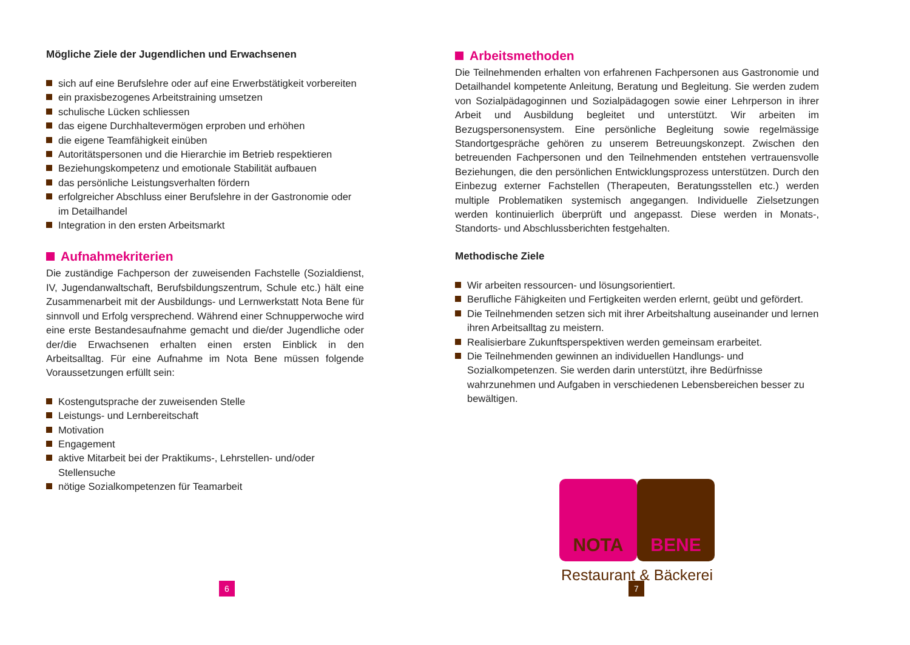Mögliche Ziele der Jugendlichen und Erwachsenen
sich auf eine Berufslehre oder auf eine Erwerbstätigkeit vorbereiten
ein praxisbezogenes Arbeitstraining umsetzen
schulische Lücken schliessen
das eigene Durchhaltevermögen erproben und erhöhen
die eigene Teamfähigkeit einüben
Autoritätspersonen und die Hierarchie im Betrieb respektieren
Beziehungskompetenz und emotionale Stabilität aufbauen
das persönliche Leistungsverhalten fördern
erfolgreicher Abschluss einer Berufslehre in der Gastronomie oder im Detailhandel
Integration in den ersten Arbeitsmarkt
Aufnahmekriterien
Die zuständige Fachperson der zuweisenden Fachstelle (Sozialdienst, IV, Jugendanwaltschaft, Berufsbildungszentrum, Schule etc.) hält eine Zusammenarbeit mit der Ausbildungs- und Lernwerkstatt Nota Bene für sinnvoll und Erfolg versprechend. Während einer Schnupperwoche wird eine erste Bestandesaufnahme gemacht und die/der Jugendliche oder der/die Erwachsenen erhalten einen ersten Einblick in den Arbeitsalltag. Für eine Aufnahme im Nota Bene müssen folgende Voraussetzungen erfüllt sein:
Kostengutsprache der zuweisenden Stelle
Leistungs- und Lernbereitschaft
Motivation
Engagement
aktive Mitarbeit bei der Praktikums-, Lehrstellen- und/oder Stellensuche
nötige Sozialkompetenzen für Teamarbeit
6
Arbeitsmethoden
Die Teilnehmenden erhalten von erfahrenen Fachpersonen aus Gastronomie und Detailhandel kompetente Anleitung, Beratung und Begleitung. Sie werden zudem von Sozialpädagoginnen und Sozialpädagogen sowie einer Lehrperson in ihrer Arbeit und Ausbildung begleitet und unterstützt. Wir arbeiten im Bezugspersonensystem. Eine persönliche Begleitung sowie regelmässige Standortgespräche gehören zu unserem Betreuungskonzept. Zwischen den betreuenden Fachpersonen und den Teilnehmenden entstehen vertrauensvolle Beziehungen, die den persönlichen Entwicklungsprozess unterstützen. Durch den Einbezug externer Fachstellen (Therapeuten, Beratungsstellen etc.) werden multiple Problematiken systemisch angegangen. Individuelle Zielsetzungen werden kontinuierlich überprüft und angepasst. Diese werden in Monats-, Standorts- und Abschlussberichten festgehalten.
Methodische Ziele
Wir arbeiten ressourcen- und lösungsorientiert.
Berufliche Fähigkeiten und Fertigkeiten werden erlernt, geübt und gefördert.
Die Teilnehmenden setzen sich mit ihrer Arbeitshaltung auseinander und lernen ihren Arbeitsalltag zu meistern.
Realisierbare Zukunftsperspektiven werden gemeinsam erarbeitet.
Die Teilnehmenden gewinnen an individuellen Handlungs- und Sozialkompetenzen. Sie werden darin unterstützt, ihre Bedürfnisse wahrzunehmen und Aufgaben in verschiedenen Lebensbereichen besser zu bewältigen.
NOTA BENE
Restaurant & Bäckerei
7